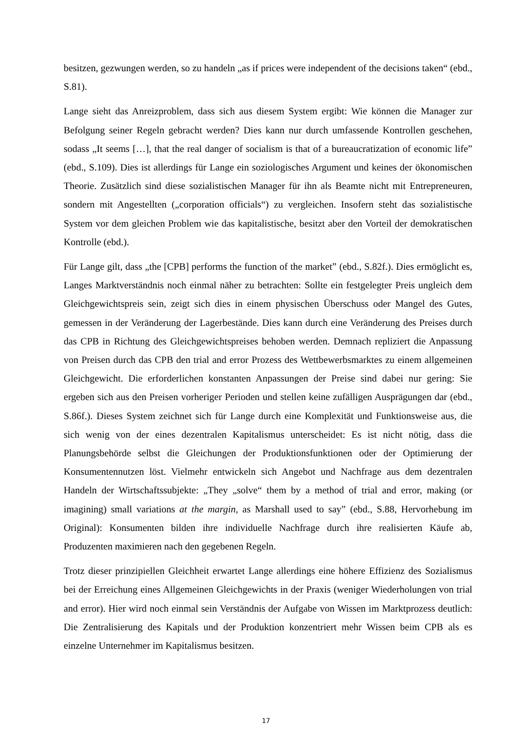besitzen, gezwungen werden, so zu handeln „as if prices were independent of the decisions taken“ (ebd., S.81).
Lange sieht das Anreizproblem, dass sich aus diesem System ergibt: Wie können die Manager zur Befolgung seiner Regeln gebracht werden? Dies kann nur durch umfassende Kontrollen geschehen, sodass „It seems […], that the real danger of socialism is that of a bureaucratization of economic life” (ebd., S.109). Dies ist allerdings für Lange ein soziologisches Argument und keines der ökonomischen Theorie. Zusätzlich sind diese sozialistischen Manager für ihn als Beamte nicht mit Entrepreneuren, sondern mit Angestellten („corporation officials“) zu vergleichen. Insofern steht das sozialistische System vor dem gleichen Problem wie das kapitalistische, besitzt aber den Vorteil der demokratischen Kontrolle (ebd.).
Für Lange gilt, dass „the [CPB] performs the function of the market” (ebd., S.82f.). Dies ermöglicht es, Langes Marktverständnis noch einmal näher zu betrachten: Sollte ein festgelegter Preis ungleich dem Gleichgewichtspreis sein, zeigt sich dies in einem physischen Überschuss oder Mangel des Gutes, gemessen in der Veränderung der Lagerbestände. Dies kann durch eine Veränderung des Preises durch das CPB in Richtung des Gleichgewichtspreises behoben werden. Demnach repliziert die Anpassung von Preisen durch das CPB den trial and error Prozess des Wettbewerbsmarktes zu einem allgemeinen Gleichgewicht. Die erforderlichen konstanten Anpassungen der Preise sind dabei nur gering: Sie ergeben sich aus den Preisen vorheriger Perioden und stellen keine zufälligen Ausprägungen dar (ebd., S.86f.). Dieses System zeichnet sich für Lange durch eine Komplexität und Funktionsweise aus, die sich wenig von der eines dezentralen Kapitalismus unterscheidet: Es ist nicht nötig, dass die Planungsbehörde selbst die Gleichungen der Produktionsfunktionen oder der Optimierung der Konsumentennutzen löst. Vielmehr entwickeln sich Angebot und Nachfrage aus dem dezentralen Handeln der Wirtschaftssubjekte: „They „solve“ them by a method of trial and error, making (or imagining) small variations at the margin, as Marshall used to say” (ebd., S.88, Hervorhebung im Original): Konsumenten bilden ihre individuelle Nachfrage durch ihre realisierten Käufe ab, Produzenten maximieren nach den gegebenen Regeln.
Trotz dieser prinzipiellen Gleichheit erwartet Lange allerdings eine höhere Effizienz des Sozialismus bei der Erreichung eines Allgemeinen Gleichgewichts in der Praxis (weniger Wiederholungen von trial and error). Hier wird noch einmal sein Verständnis der Aufgabe von Wissen im Marktprozess deutlich: Die Zentralisierung des Kapitals und der Produktion konzentriert mehr Wissen beim CPB als es einzelne Unternehmer im Kapitalismus besitzen.
17